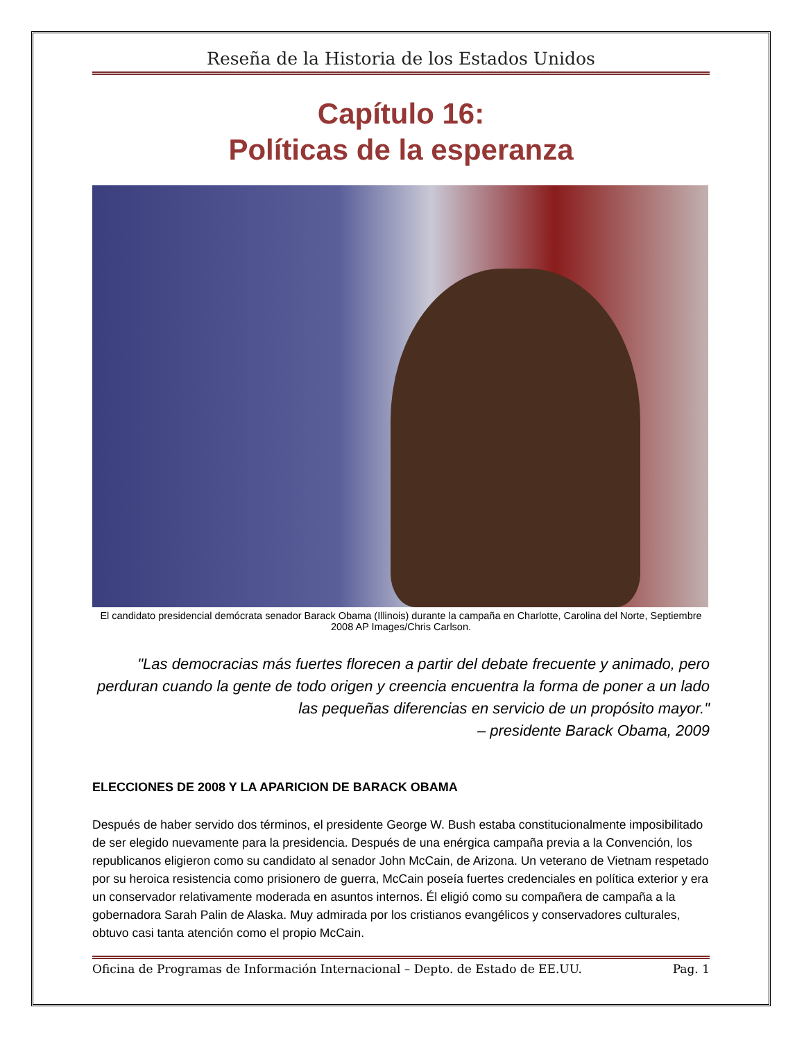Reseña de la Historia de los Estados Unidos
Capítulo 16:
Políticas de la esperanza
El candidato presidencial demócrata senador Barack Obama (Illinois) durante la campaña en Charlotte, Carolina del Norte, Septiembre 2008 AP Images/Chris Carlson.
"Las democracias más fuertes florecen a partir del debate frecuente y animado, pero perduran cuando la gente de todo origen y creencia encuentra la forma de poner a un lado las pequeñas diferencias en servicio de un propósito mayor."
– presidente Barack Obama, 2009
ELECCIONES DE 2008 Y LA APARICION DE BARACK OBAMA
Después de haber servido dos términos, el presidente George W. Bush estaba constitucionalmente imposibilitado de ser elegido nuevamente para la presidencia. Después de una enérgica campaña previa a la Convención, los republicanos eligieron como su candidato al senador John McCain, de Arizona. Un veterano de Vietnam respetado por su heroica resistencia como prisionero de guerra, McCain poseía fuertes credenciales en política exterior y era un conservador relativamente moderada en asuntos internos. Él eligió como su compañera de campaña a la gobernadora Sarah Palin de Alaska. Muy admirada por los cristianos evangélicos y conservadores culturales, obtuvo casi tanta atención como el propio McCain.
Oficina de Programas de Información Internacional – Depto. de Estado de EE.UU. Pag. 1